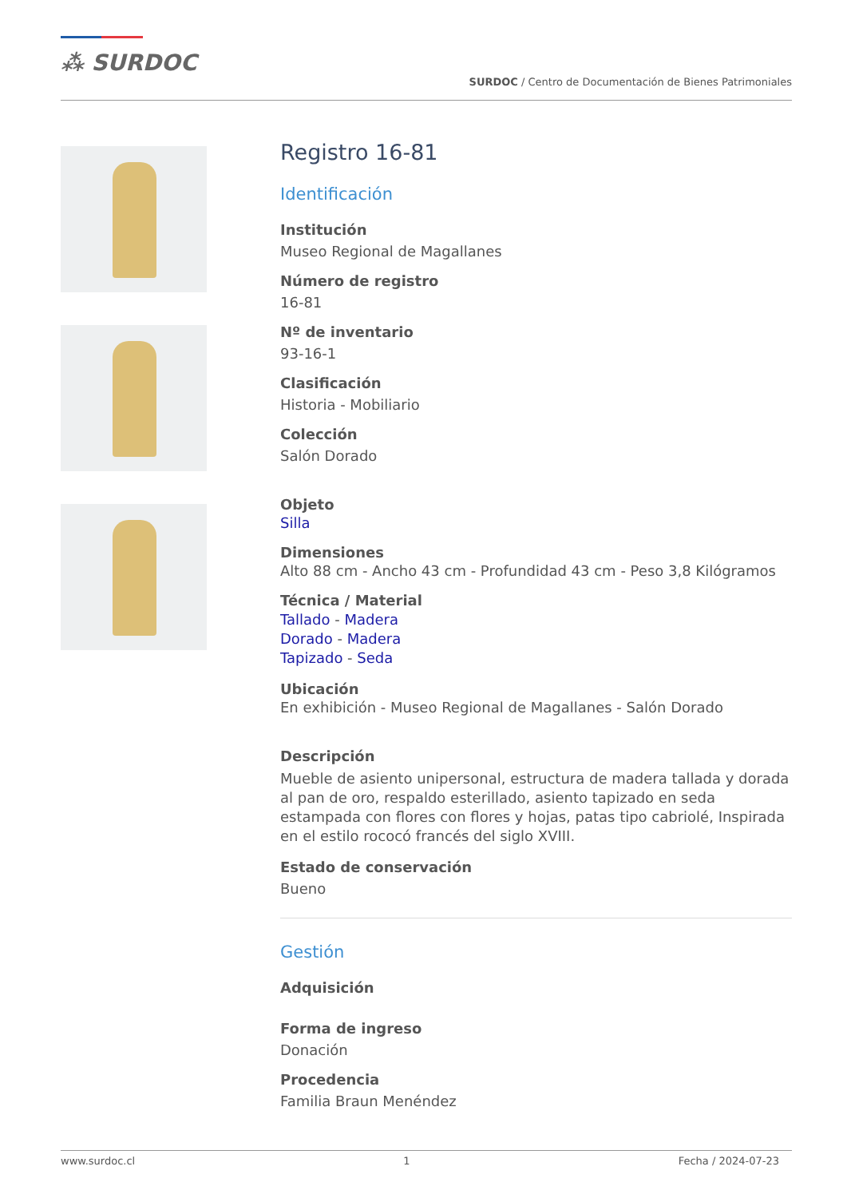⁂ SURDOC
SURDOC / Centro de Documentación de Bienes Patrimoniales
Registro 16-81
Identificación
Institución
Museo Regional de Magallanes
Número de registro
16-81
Nº de inventario
93-16-1
Clasificación
Historia - Mobiliario
Colección
Salón Dorado
Objeto
Silla
Dimensiones
Alto 88 cm - Ancho 43 cm - Profundidad 43 cm - Peso 3,8 Kilógramos
Técnica / Material
Tallado - Madera
Dorado - Madera
Tapizado - Seda
Ubicación
En exhibición - Museo Regional de Magallanes - Salón Dorado
Descripción
Mueble de asiento unipersonal, estructura de madera tallada y dorada al pan de oro, respaldo esterillado, asiento tapizado en seda estampada con flores con flores y hojas, patas tipo cabriolé, Inspirada en el estilo rococó francés del siglo XVIII.
Estado de conservación
Bueno
Gestión
Adquisición
Forma de ingreso
Donación
Procedencia
Familia Braun Menéndez
www.surdoc.cl 1 Fecha / 2024-07-23